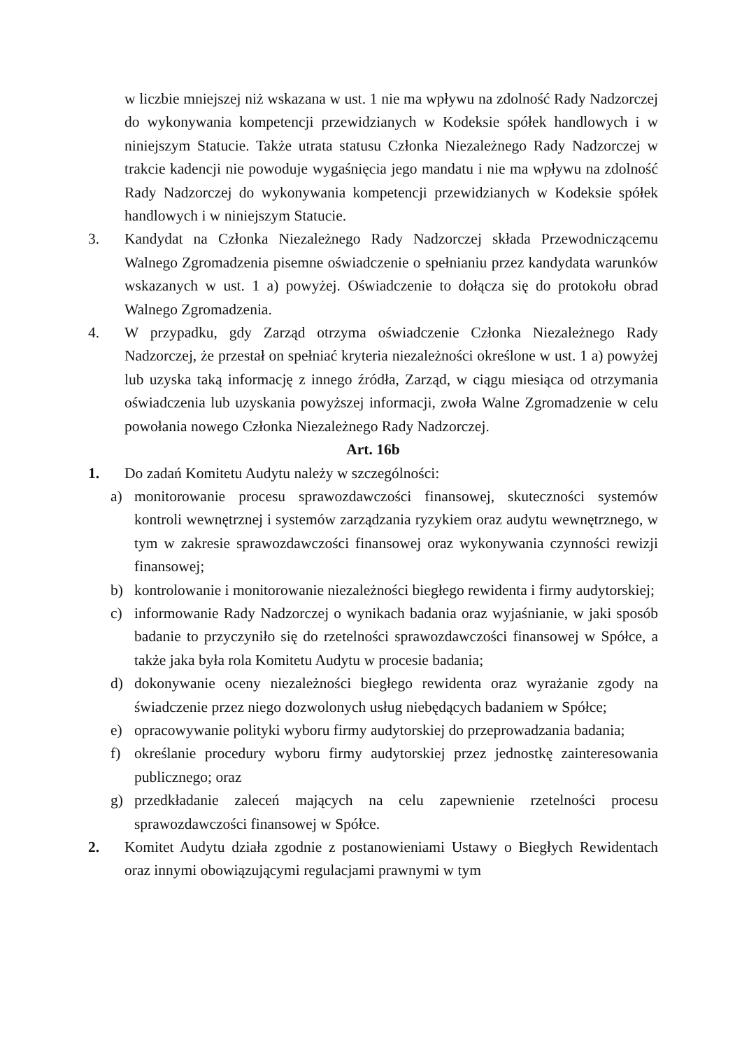w liczbie mniejszej niż wskazana w ust. 1 nie ma wpływu na zdolność Rady Nadzorczej do wykonywania kompetencji przewidzianych w Kodeksie spółek handlowych i w niniejszym Statucie. Także utrata statusu Członka Niezależnego Rady Nadzorczej w trakcie kadencji nie powoduje wygaśnięcia jego mandatu i nie ma wpływu na zdolność Rady Nadzorczej do wykonywania kompetencji przewidzianych w Kodeksie spółek handlowych i w niniejszym Statucie.
3. Kandydat na Członka Niezależnego Rady Nadzorczej składa Przewodniczącemu Walnego Zgromadzenia pisemne oświadczenie o spełnianiu przez kandydata warunków wskazanych w ust. 1 a) powyżej. Oświadczenie to dołącza się do protokołu obrad Walnego Zgromadzenia.
4. W przypadku, gdy Zarząd otrzyma oświadczenie Członka Niezależnego Rady Nadzorczej, że przestał on spełniać kryteria niezależności określone w ust. 1 a) powyżej lub uzyska taką informację z innego źródła, Zarząd, w ciągu miesiąca od otrzymania oświadczenia lub uzyskania powyższej informacji, zwoła Walne Zgromadzenie w celu powołania nowego Członka Niezależnego Rady Nadzorczej.
Art. 16b
1. Do zadań Komitetu Audytu należy w szczególności:
a) monitorowanie procesu sprawozdawczości finansowej, skuteczności systemów kontroli wewnętrznej i systemów zarządzania ryzykiem oraz audytu wewnętrznego, w tym w zakresie sprawozdawczości finansowej oraz wykonywania czynności rewizji finansowej;
b) kontrolowanie i monitorowanie niezależności biegłego rewidenta i firmy audytorskiej;
c) informowanie Rady Nadzorczej o wynikach badania oraz wyjaśnianie, w jaki sposób badanie to przyczyniło się do rzetelności sprawozdawczości finansowej w Spółce, a także jaka była rola Komitetu Audytu w procesie badania;
d) dokonywanie oceny niezależności biegłego rewidenta oraz wyrażanie zgody na świadczenie przez niego dozwolonych usług niebędących badaniem w Spółce;
e) opracowywanie polityki wyboru firmy audytorskiej do przeprowadzania badania;
f) określanie procedury wyboru firmy audytorskiej przez jednostkę zainteresowania publicznego; oraz
g) przedkładanie zaleceń mających na celu zapewnienie rzetelności procesu sprawozdawczości finansowej w Spółce.
2. Komitet Audytu działa zgodnie z postanowieniami Ustawy o Biegłych Rewidentach oraz innymi obowiązującymi regulacjami prawnymi w tym